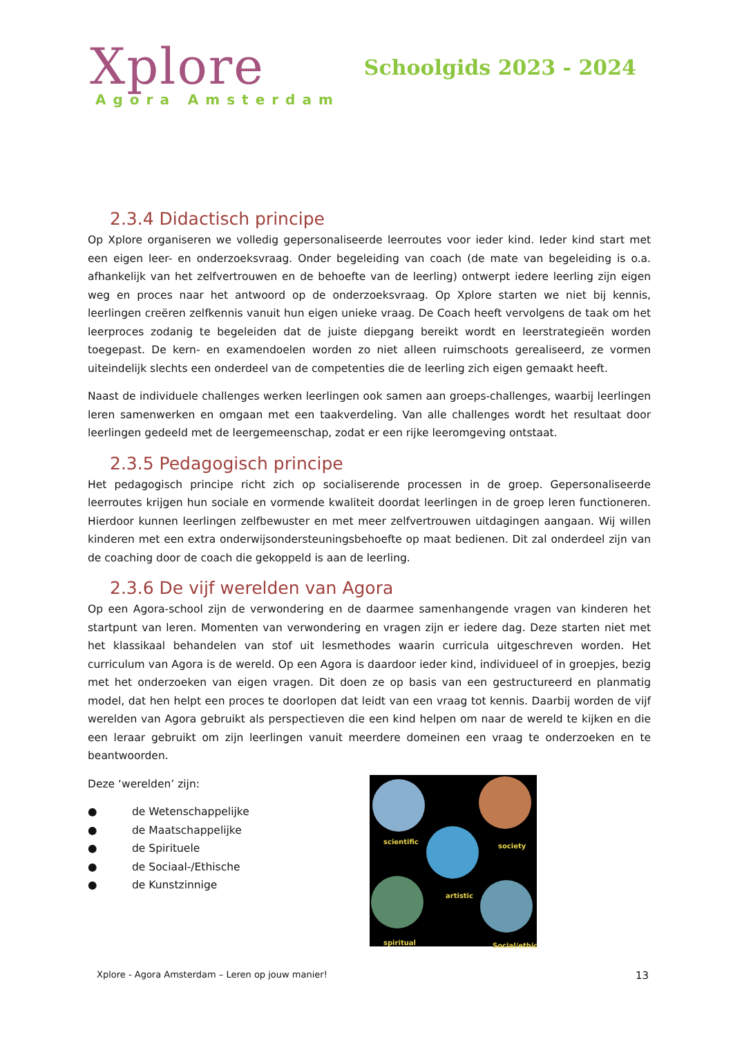Xplore
Agora Amsterdam
Schoolgids 2023 - 2024
2.3.4 Didactisch principe
Op Xplore organiseren we volledig gepersonaliseerde leerroutes voor ieder kind. Ieder kind start met een eigen leer- en onderzoeksvraag. Onder begeleiding van coach (de mate van begeleiding is o.a. afhankelijk van het zelfvertrouwen en de behoefte van de leerling) ontwerpt iedere leerling zijn eigen weg en proces naar het antwoord op de onderzoeksvraag. Op Xplore starten we niet bij kennis, leerlingen creëren zelfkennis vanuit hun eigen unieke vraag. De Coach heeft vervolgens de taak om het leerproces zodanig te begeleiden dat de juiste diepgang bereikt wordt en leerstrategieën worden toegepast. De kern- en examendoelen worden zo niet alleen ruimschoots gerealiseerd, ze vormen uiteindelijk slechts een onderdeel van de competenties die de leerling zich eigen gemaakt heeft.
Naast de individuele challenges werken leerlingen ook samen aan groeps-challenges, waarbij leerlingen leren samenwerken en omgaan met een taakverdeling. Van alle challenges wordt het resultaat door leerlingen gedeeld met de leergemeenschap, zodat er een rijke leeromgeving ontstaat.
2.3.5 Pedagogisch principe
Het pedagogisch principe richt zich op socialiserende processen in de groep. Gepersonaliseerde leerroutes krijgen hun sociale en vormende kwaliteit doordat leerlingen in de groep leren functioneren. Hierdoor kunnen leerlingen zelfbewuster en met meer zelfvertrouwen uitdagingen aangaan. Wij willen kinderen met een extra onderwijsondersteuningsbehoefte op maat bedienen. Dit zal onderdeel zijn van de coaching door de coach die gekoppeld is aan de leerling.
2.3.6 De vijf werelden van Agora
Op een Agora-school zijn de verwondering en de daarmee samenhangende vragen van kinderen het startpunt van leren. Momenten van verwondering en vragen zijn er iedere dag. Deze starten niet met het klassikaal behandelen van stof uit lesmethodes waarin curricula uitgeschreven worden. Het curriculum van Agora is de wereld. Op een Agora is daardoor ieder kind, individueel of in groepjes, bezig met het onderzoeken van eigen vragen. Dit doen ze op basis van een gestructureerd en planmatig model, dat hen helpt een proces te doorlopen dat leidt van een vraag tot kennis. Daarbij worden de vijf werelden van Agora gebruikt als perspectieven die een kind helpen om naar de wereld te kijken en die een leraar gebruikt om zijn leerlingen vanuit meerdere domeinen een vraag te onderzoeken en te beantwoorden.
Deze ‘werelden’ zijn:
● de Wetenschappelijke
● de Maatschappelijke
● de Spirituele
● de Sociaal-/Ethische
● de Kunstzinnige
scientific
society
artistic
spiritual Social/ethic
Xplore - Agora Amsterdam – Leren op jouw manier! 13